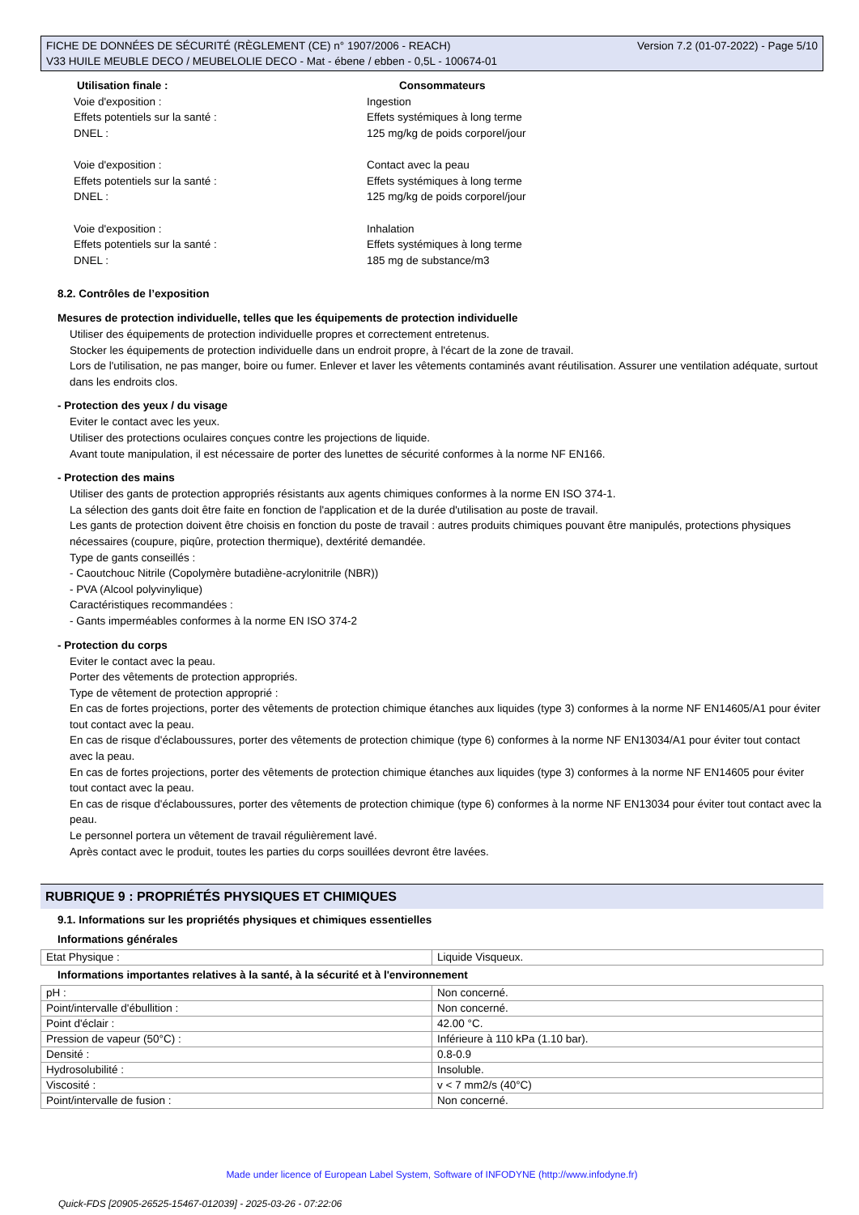FICHE DE DONNÉES DE SÉCURITÉ (RÈGLEMENT (CE) n° 1907/2006 - REACH)
V33 HUILE MEUBLE DECO / MEUBELOLIE DECO - Mat - ébene / ebben - 0,5L - 100674-01
Version 7.2 (01-07-2022) - Page 5/10
Utilisation finale : Consommateurs
Voie d'exposition : Ingestion
Effets potentiels sur la santé : Effets systémiques à long terme
DNEL : 125 mg/kg de poids corporel/jour
Voie d'exposition : Contact avec la peau
Effets potentiels sur la santé : Effets systémiques à long terme
DNEL : 125 mg/kg de poids corporel/jour
Voie d'exposition : Inhalation
Effets potentiels sur la santé : Effets systémiques à long terme
DNEL : 185 mg de substance/m3
8.2. Contrôles de l’exposition
Mesures de protection individuelle, telles que les équipements de protection individuelle
Utiliser des équipements de protection individuelle propres et correctement entretenus.
Stocker les équipements de protection individuelle dans un endroit propre, à l'écart de la zone de travail.
Lors de l'utilisation, ne pas manger, boire ou fumer. Enlever et laver les vêtements contaminés avant réutilisation. Assurer une ventilation adéquate, surtout dans les endroits clos.
- Protection des yeux / du visage
Eviter le contact avec les yeux.
Utiliser des protections oculaires conçues contre les projections de liquide.
Avant toute manipulation, il est nécessaire de porter des lunettes de sécurité conformes à la norme NF EN166.
- Protection des mains
Utiliser des gants de protection appropriés résistants aux agents chimiques conformes à la norme EN ISO 374-1.
La sélection des gants doit être faite en fonction de l'application et de la durée d'utilisation au poste de travail.
Les gants de protection doivent être choisis en fonction du poste de travail : autres produits chimiques pouvant être manipulés, protections physiques nécessaires (coupure, piqûre, protection thermique), dextérité demandée.
Type de gants conseillés :
- Caoutchouc Nitrile (Copolymère butadiène-acrylonitrile (NBR))
- PVA (Alcool polyvinylique)
Caractéristiques recommandées :
- Gants imperméables conformes à la norme EN ISO 374-2
- Protection du corps
Eviter le contact avec la peau.
Porter des vêtements de protection appropriés.
Type de vêtement de protection approprié :
En cas de fortes projections, porter des vêtements de protection chimique étanches aux liquides (type 3) conformes à la norme NF EN14605/A1 pour éviter tout contact avec la peau.
En cas de risque d'éclaboussures, porter des vêtements de protection chimique (type 6) conformes à la norme NF EN13034/A1 pour éviter tout contact avec la peau.
En cas de fortes projections, porter des vêtements de protection chimique étanches aux liquides (type 3) conformes à la norme NF EN14605 pour éviter tout contact avec la peau.
En cas de risque d'éclaboussures, porter des vêtements de protection chimique (type 6) conformes à la norme NF EN13034 pour éviter tout contact avec la peau.
Le personnel portera un vêtement de travail régulièrement lavé.
Après contact avec le produit, toutes les parties du corps souillées devront être lavées.
RUBRIQUE 9 : PROPRIÉTÉS PHYSIQUES ET CHIMIQUES
9.1. Informations sur les propriétés physiques et chimiques essentielles
Informations générales
| Etat Physique : | Liquide Visqueux. |
Informations importantes relatives à la santé, à la sécurité et à l'environnement
| pH : | Non concerné. |
| Point/intervalle d'ébullition : | Non concerné. |
| Point d'éclair : | 42.00 °C. |
| Pression de vapeur (50°C) : | Inférieure à 110 kPa (1.10 bar). |
| Densité : | 0.8-0.9 |
| Hydrosolubilité : | Insoluble. |
| Viscosité : | v < 7 mm2/s (40°C) |
| Point/intervalle de fusion : | Non concerné. |
Made under licence of European Label System, Software of INFODYNE (http://www.infodyne.fr)
Quick-FDS [20905-26525-15467-012039] - 2025-03-26 - 07:22:06